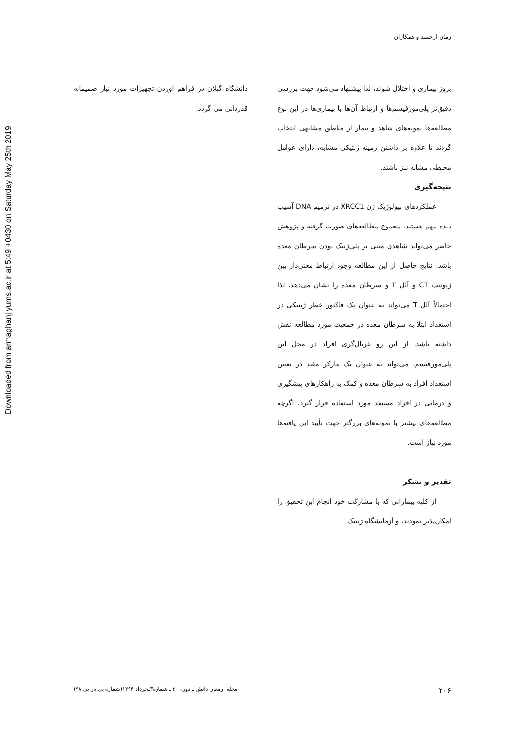Downloaded from armaghanj.yums.ac.ir at 5:49 +0430 on Saturday May 25th 2019
زمان ارجمند و همکاران
بروز بیماری و اختلال شوند، لذا پیشنهاد می‌شود جهت بررسی دقیق‌تر پلی‌مورفیسم‌ها و ارتباط آن‌ها با بیماری‌ها در این نوع مطالعه‌ها نمونه‌های شاهد و بیمار از مناطق مشابهی انتخاب گردند تا علاوه بر داشتن زمینه ژنتیکی مشابه، دارای عوامل محیطی مشابه نیز باشند.
نتیجه‌گیری
عملکردهای بیولوژیک ژن XRCC1 در ترمیم DNA آسیب دیده مهم هستند. مجموع مطالعه‌های صورت گرفته و پژوهش حاضر می‌تواند شاهدی مبنی بر پلی‌ژنیک بودن سرطان معده باشد. نتایج حاصل از این مطالعه وجود ارتباط معنی‌دار بین ژنوتیپ CT و آلل T و سرطان معده را نشان می‌دهد، لذا احتمالاً آلل T می‌تواند به عنوان یک فاکتور خطر ژنتیکی در استعداد ابتلا به سرطان معده در جمعیت مورد مطالعه نقش داشته باشد. از این رو غربال‌گری افراد در محل این پلی‌مورفیسم، می‌تواند به عنوان یک مارکر مفید در تعیین استعداد افراد به سرطان معده و کمک به راهکارهای پیشگیری و درمانی در افراد مستعد مورد استفاده قرار گیرد. اگرچه مطالعه‌های بیشتر با نمونه‌های بزرگتر جهت تأیید این یافته‌ها مورد نیاز است.
تقدیر و تشکر
از کلیه بیمارانی که با مشارکت خود انجام این تحقیق را امکان‌پذیر نمودند، و آزمایشگاه ژنتیک
دانشگاه گیلان در فراهم آوردن تجهیزات مورد نیاز صمیمانه قدردانی می گردد.
۲۰۶ مجله ارمغان دانش ـ دوره ۲۰ ـ شماره۳ـخرداد ۱۳۹۴(شماره پی در پی ۹۸)